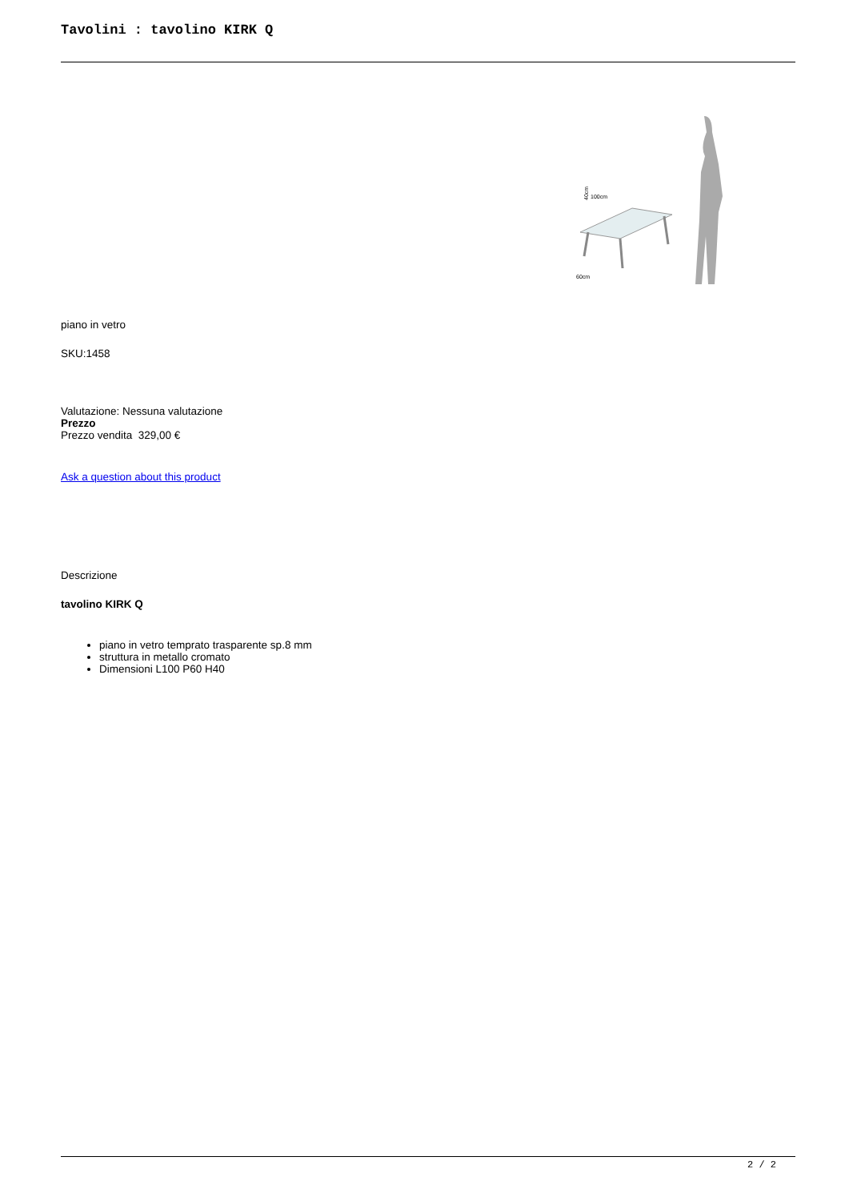Tavolini : tavolino KIRK Q
40cm
100cm
60cm
piano in vetro
SKU:1458
Valutazione: Nessuna valutazione
Prezzo
Prezzo vendita 329,00 €
Ask a question about this product
Descrizione
tavolino KIRK Q
piano in vetro temprato trasparente sp.8 mm
struttura in metallo cromato
Dimensioni L100 P60 H40
2 / 2